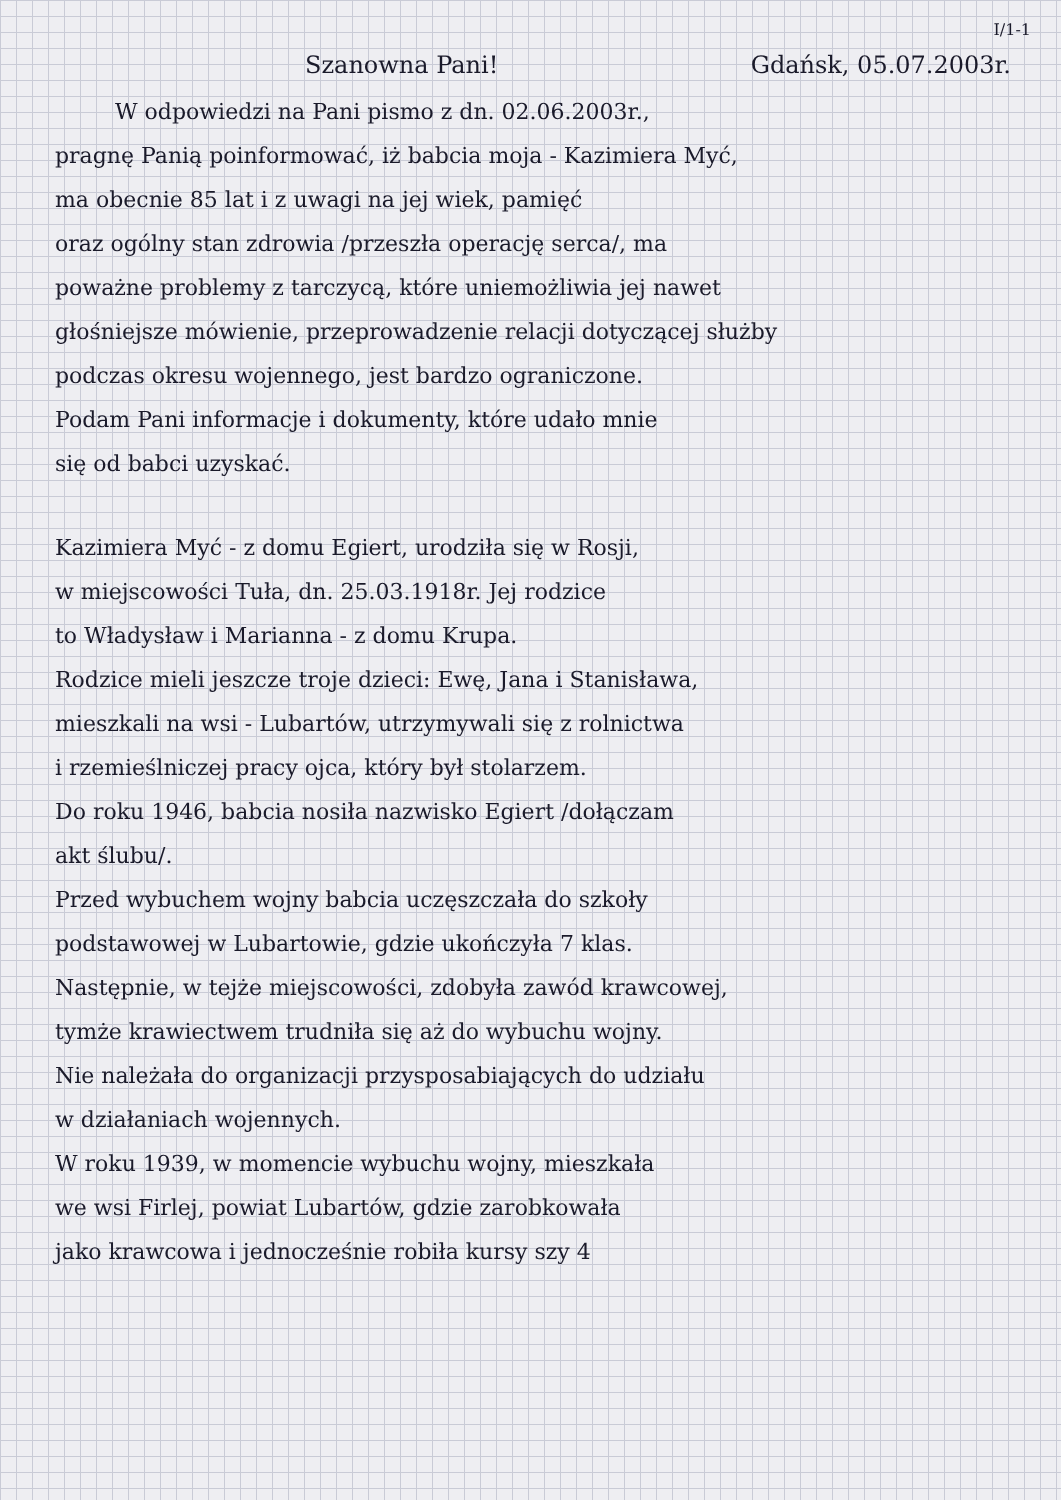I/1-1
Szanowna Pani! Gdańsk, 05.07.2003r.
W odpowiedzi na Pani pismo z dn. 02.06.2003r.,
pragnę Panią poinformować, iż babcia moja - Kazimiera Myć,
ma obecnie 85 lat i z uwagi na jej wiek, pamięć
oraz ogólny stan zdrowia /przeszła operację serca/, ma
poważne problemy z tarczycą, które uniemożliwia jej nawet
głośniejsze mówienie, przeprowadzenie relacji dotyczącej służby
podczas okresu wojennego, jest bardzo ograniczone.
Podam Pani informacje i dokumenty, które udało mnie
się od babci uzyskać.
Kazimiera Myć - z domu Egiert, urodziła się w Rosji,
w miejscowości Tuła, dn. 25.03.1918r. Jej rodzice
to Władysław i Marianna - z domu Krupa.
Rodzice mieli jeszcze troje dzieci: Ewę, Jana i Stanisława,
mieszkali na wsi - Lubartów, utrzymywali się z rolnictwa
i rzemieślniczej pracy ojca, który był stolarzem.
Do roku 1946, babcia nosiła nazwisko Egiert /dołączam
akt ślubu/.
Przed wybuchem wojny babcia uczęszczała do szkoły
podstawowej w Lubartowie, gdzie ukończyła 7 klas.
Następnie, w tejże miejscowości, zdobyła zawód krawcowej,
tymże krawiectwem trudniła się aż do wybuchu wojny.
Nie należała do organizacji przysposabiających do udziału
w działaniach wojennych.
W roku 1939, w momencie wybuchu wojny, mieszkała
we wsi Firlej, powiat Lubartów, gdzie zarobkowała
jako krawcowa i jednocześnie robiła kursy szy 4